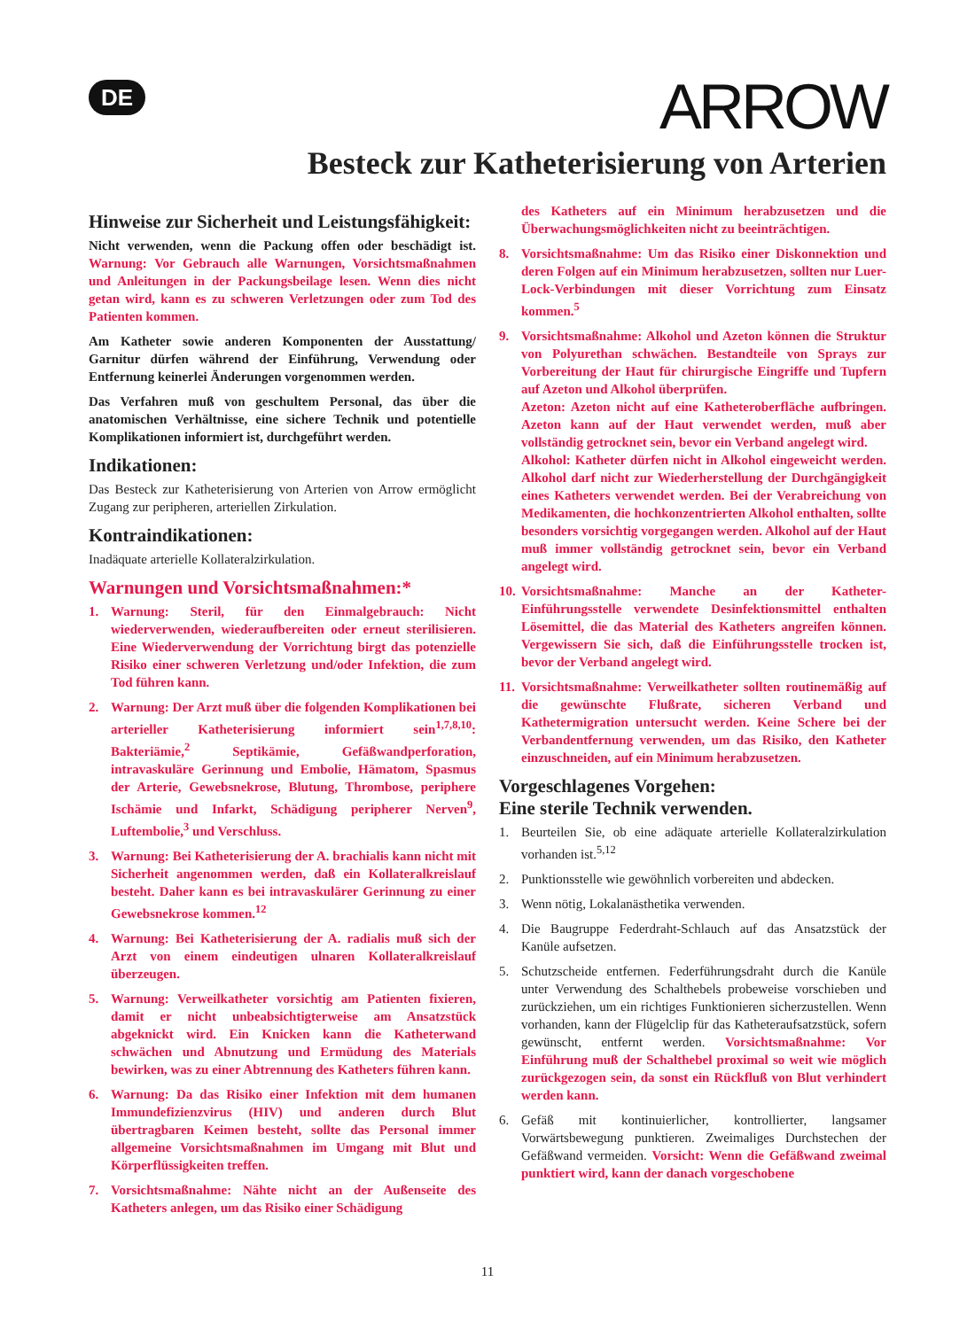DE
ARROW
Besteck zur Katheterisierung von Arterien
Hinweise zur Sicherheit und Leistungsfähigkeit:
Nicht verwenden, wenn die Packung offen oder beschädigt ist. Warnung: Vor Gebrauch alle Warnungen, Vorsichtsmaßnahmen und Anleitungen in der Packungsbeilage lesen. Wenn dies nicht getan wird, kann es zu schweren Verletzungen oder zum Tod des Patienten kommen.
Am Katheter sowie anderen Komponenten der Ausstattung/ Garnitur dürfen während der Einführung, Verwendung oder Entfernung keinerlei Änderungen vorgenommen werden.
Das Verfahren muß von geschultem Personal, das über die anatomischen Verhältnisse, eine sichere Technik und potentielle Komplikationen informiert ist, durchgeführt werden.
Indikationen:
Das Besteck zur Katheterisierung von Arterien von Arrow ermöglicht Zugang zur peripheren, arteriellen Zirkulation.
Kontraindikationen:
Inadäquate arterielle Kollateralzirkulation.
Warnungen und Vorsichtsmaßnahmen:*
1. Warnung: Steril, für den Einmalgebrauch: Nicht wiederverwenden, wiederaufbereiten oder erneut sterilisieren. Eine Wiederverwendung der Vorrichtung birgt das potenzielle Risiko einer schweren Verletzung und/oder Infektion, die zum Tod führen kann.
2. Warnung: Der Arzt muß über die folgenden Komplikationen bei arterieller Katheterisierung informiert sein<sup>1,7,8,10</sup>: Bakteriämie,<sup>2</sup> Septikämie, Gefäßwandperforation, intravaskuläre Gerinnung und Embolie, Hämatom, Spasmus der Arterie, Gewebsnekrose, Blutung, Thrombose, periphere Ischämie und Infarkt, Schädigung peripherer Nerven<sup>9</sup>, Luftembolie,<sup>3</sup> und Verschluss.
3. Warnung: Bei Katheterisierung der A. brachialis kann nicht mit Sicherheit angenommen werden, daß ein Kollateralkreislauf besteht. Daher kann es bei intravaskulärer Gerinnung zu einer Gewebsnekrose kommen.<sup>12</sup>
4. Warnung: Bei Katheterisierung der A. radialis muß sich der Arzt von einem eindeutigen ulnaren Kollateralkreislauf überzeugen.
5. Warnung: Verweilkatheter vorsichtig am Patienten fixieren, damit er nicht unbeabsichtigterweise am Ansatzstück abgeknickt wird. Ein Knicken kann die Katheterwand schwächen und Abnutzung und Ermüdung des Materials bewirken, was zu einer Abtrennung des Katheters führen kann.
6. Warnung: Da das Risiko einer Infektion mit dem humanen Immundefizienzvirus (HIV) und anderen durch Blut übertragbaren Keimen besteht, sollte das Personal immer allgemeine Vorsichtsmaßnahmen im Umgang mit Blut und Körperflüssigkeiten treffen.
7. Vorsichtsmaßnahme: Nähte nicht an der Außenseite des Katheters anlegen, um das Risiko einer Schädigung
des Katheters auf ein Minimum herabzusetzen und die Überwachungsmöglichkeiten nicht zu beeinträchtigen.
8. Vorsichtsmaßnahme: Um das Risiko einer Diskonnektion und deren Folgen auf ein Minimum herabzusetzen, sollten nur Luer-Lock-Verbindungen mit dieser Vorrichtung zum Einsatz kommen.<sup>5</sup>
9. Vorsichtsmaßnahme: Alkohol und Azeton können die Struktur von Polyurethan schwächen. Bestandteile von Sprays zur Vorbereitung der Haut für chirurgische Eingriffe und Tupfern auf Azeton und Alkohol überprüfen.
Azeton: Azeton nicht auf eine Katheteroberfläche aufbringen. Azeton kann auf der Haut verwendet werden, muß aber vollständig getrocknet sein, bevor ein Verband angelegt wird.
Alkohol: Katheter dürfen nicht in Alkohol eingeweicht werden. Alkohol darf nicht zur Wiederherstellung der Durchgängigkeit eines Katheters verwendet werden. Bei der Verabreichung von Medikamenten, die hochkonzentrierten Alkohol enthalten, sollte besonders vorsichtig vorgegangen werden. Alkohol auf der Haut muß immer vollständig getrocknet sein, bevor ein Verband angelegt wird.
10. Vorsichtsmaßnahme: Manche an der Katheter-Einführungsstelle verwendete Desinfektionsmittel enthalten Lösemittel, die das Material des Katheters angreifen können. Vergewissern Sie sich, daß die Einführungsstelle trocken ist, bevor der Verband angelegt wird.
11. Vorsichtsmaßnahme: Verweilkatheter sollten routinemäßig auf die gewünschte Flußrate, sicheren Verband und Kathetermigration untersucht werden. Keine Schere bei der Verbandentfernung verwenden, um das Risiko, den Katheter einzuschneiden, auf ein Minimum herabzusetzen.
Vorgeschlagenes Vorgehen:
Eine sterile Technik verwenden.
1. Beurteilen Sie, ob eine adäquate arterielle Kollateralzirkulation vorhanden ist.<sup>5,12</sup>
2. Punktionsstelle wie gewöhnlich vorbereiten und abdecken.
3. Wenn nötig, Lokalanästhetika verwenden.
4. Die Baugruppe Federdraht-Schlauch auf das Ansatzstück der Kanüle aufsetzen.
5. Schutzscheide entfernen. Federführungsdraht durch die Kanüle unter Verwendung des Schalthebels probeweise vorschieben und zurückziehen, um ein richtiges Funktionieren sicherzustellen. Wenn vorhanden, kann der Flügelclip für das Katheteraufsatzstück, sofern gewünscht, entfernt werden. Vorsichtsmaßnahme: Vor Einführung muß der Schalthebel proximal so weit wie möglich zurückgezogen sein, da sonst ein Rückfluß von Blut verhindert werden kann.
6. Gefäß mit kontinuierlicher, kontrollierter, langsamer Vorwärtsbewegung punktieren. Zweimaliges Durchstechen der Gefäßwand vermeiden. Vorsicht: Wenn die Gefäßwand zweimal punktiert wird, kann der danach vorgeschobene
11